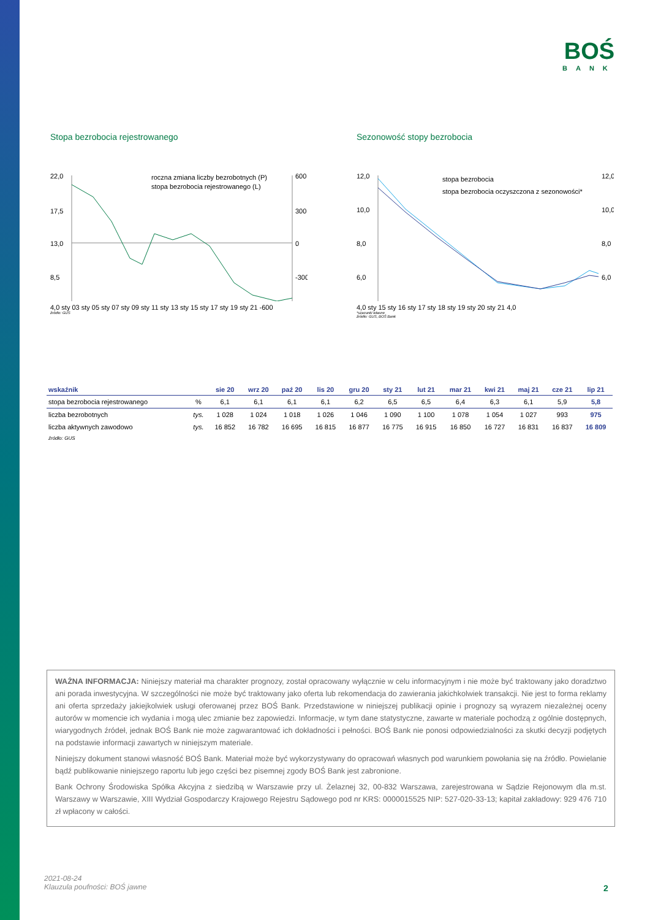BOŚ
BANK
Stopa bezrobocia rejestrowanego
22,0
17,5
13,0
8,5
600
300
0
-300
roczna zmiana liczby bezrobotnych (P)
stopa bezrobocia rejestrowanego (L)
4,0 sty 03 sty 05 sty 07 sty 09 sty 11 sty 13 sty 15 sty 17 sty 19 sty 21 -600
źródło: GUS
Sezonowość stopy bezrobocia
12,0
10,0
8,0
6,0
12,0
10,0
8,0
6,0
stopa bezrobocia
stopa bezrobocia oczyszczona z sezonowości*
4,0 sty 15 sty 16 sty 17 sty 18 sty 19 sty 20 sty 21 4,0
*szacunki własne
źródło: GUS, BOŚ Bank
| wskaźnik | | sie 20 | wrz 20 | paź 20 | lis 20 | gru 20 | sty 21 | lut 21 | mar 21 | kwi 21 | maj 21 | cze 21 | lip 21 |
| --- | --- | --- | --- | --- | --- | --- | --- | --- | --- | --- | --- | --- | --- |
| stopa bezrobocia rejestrowanego | % | 6,1 | 6,1 | 6,1 | 6,1 | 6,2 | 6,5 | 6,5 | 6,4 | 6,3 | 6,1 | 5,9 | 5,8 |
| liczba bezrobotnych | tys. | 1 028 | 1 024 | 1 018 | 1 026 | 1 046 | 1 090 | 1 100 | 1 078 | 1 054 | 1 027 | 993 | 975 |
| liczba aktywnych zawodowo | tys. | 16 852 | 16 782 | 16 695 | 16 815 | 16 877 | 16 775 | 16 915 | 16 850 | 16 727 | 16 831 | 16 837 | 16 809 |
| źródło: GUS | | | | | | | | | | | | | |
WAŻNA INFORMACJA: Niniejszy materiał ma charakter prognozy, został opracowany wyłącznie w celu informacyjnym i nie może być traktowany jako doradztwo ani porada inwestycyjna. W szczególności nie może być traktowany jako oferta lub rekomendacja do zawierania jakichkolwiek transakcji. Nie jest to forma reklamy ani oferta sprzedaży jakiejkolwiek usługi oferowanej przez BOŚ Bank. Przedstawione w niniejszej publikacji opinie i prognozy są wyrazem niezależnej oceny autorów w momencie ich wydania i mogą ulec zmianie bez zapowiedzi. Informacje, w tym dane statystyczne, zawarte w materiale pochodzą z ogólnie dostępnych, wiarygodnych źródeł, jednak BOŚ Bank nie może zagwarantować ich dokładności i pełności. BOŚ Bank nie ponosi odpowiedzialności za skutki decyzji podjętych na podstawie informacji zawartych w niniejszym materiale.
Niniejszy dokument stanowi własność BOŚ Bank. Materiał może być wykorzystywany do opracowań własnych pod warunkiem powołania się na źródło. Powielanie bądź publikowanie niniejszego raportu lub jego części bez pisemnej zgody BOŚ Bank jest zabronione.
Bank Ochrony Środowiska Spółka Akcyjna z siedzibą w Warszawie przy ul. Żelaznej 32, 00-832 Warszawa, zarejestrowana w Sądzie Rejonowym dla m.st. Warszawy w Warszawie, XIII Wydział Gospodarczy Krajowego Rejestru Sądowego pod nr KRS: 0000015525 NIP: 527-020-33-13; kapitał zakładowy: 929 476 710 zł wpłacony w całości.
2021-08-24
Klauzula poufności: BOŚ jawne
2